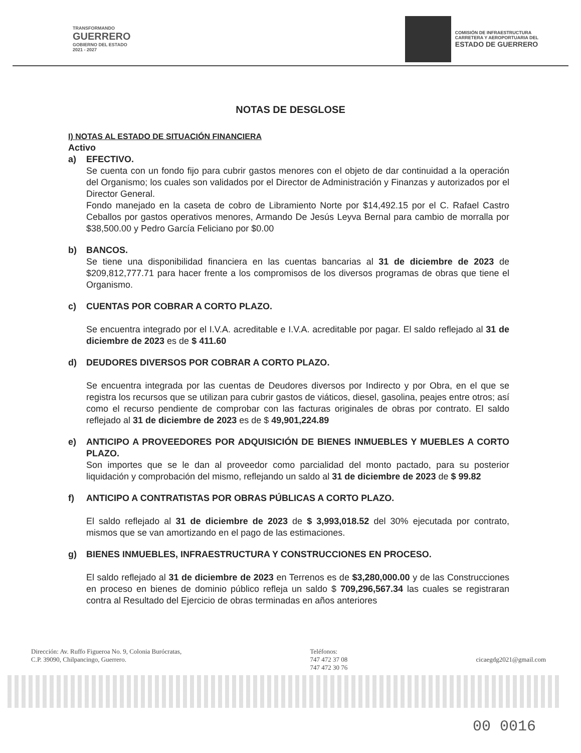TRANSFORMANDO
GUERRERO
GOBIERNO DEL ESTADO
2021 - 2027
COMISIÓN DE INFRAESTRUCTURA
CARRETERA Y AEROPORTUARIA DEL
ESTADO DE GUERRERO
NOTAS DE DESGLOSE
I) NOTAS AL ESTADO DE SITUACIÓN FINANCIERA
Activo
a) EFECTIVO.
Se cuenta con un fondo fijo para cubrir gastos menores con el objeto de dar continuidad a la operación del Organismo; los cuales son validados por el Director de Administración y Finanzas y autorizados por el Director General.
Fondo manejado en la caseta de cobro de Libramiento Norte por $14,492.15 por el C. Rafael Castro Ceballos por gastos operativos menores, Armando De Jesús Leyva Bernal para cambio de morralla por $38,500.00 y Pedro García Feliciano por $0.00
b) BANCOS.
Se tiene una disponibilidad financiera en las cuentas bancarias al 31 de diciembre de 2023 de $209,812,777.71 para hacer frente a los compromisos de los diversos programas de obras que tiene el Organismo.
c) CUENTAS POR COBRAR A CORTO PLAZO.
Se encuentra integrado por el I.V.A. acreditable e I.V.A. acreditable por pagar. El saldo reflejado al 31 de diciembre de 2023 es de $ 411.60
d) DEUDORES DIVERSOS POR COBRAR A CORTO PLAZO.
Se encuentra integrada por las cuentas de Deudores diversos por Indirecto y por Obra, en el que se registra los recursos que se utilizan para cubrir gastos de viáticos, diesel, gasolina, peajes entre otros; así como el recurso pendiente de comprobar con las facturas originales de obras por contrato. El saldo reflejado al 31 de diciembre de 2023 es de $ 49,901,224.89
e) ANTICIPO A PROVEEDORES POR ADQUISICIÓN DE BIENES INMUEBLES Y MUEBLES A CORTO PLAZO.
Son importes que se le dan al proveedor como parcialidad del monto pactado, para su posterior liquidación y comprobación del mismo, reflejando un saldo al 31 de diciembre de 2023 de $ 99.82
f) ANTICIPO A CONTRATISTAS POR OBRAS PÚBLICAS A CORTO PLAZO.
El saldo reflejado al 31 de diciembre de 2023 de $ 3,993,018.52 del 30% ejecutada por contrato, mismos que se van amortizando en el pago de las estimaciones.
g) BIENES INMUEBLES, INFRAESTRUCTURA Y CONSTRUCCIONES EN PROCESO.
El saldo reflejado al 31 de diciembre de 2023 en Terrenos es de $3,280,000.00 y de las Construcciones en proceso en bienes de dominio público refleja un saldo $ 709,296,567.34 las cuales se registraran contra al Resultado del Ejercicio de obras terminadas en años anteriores
Dirección: Av. Ruffo Figueroa No. 9, Colonia Burócratas,
C.P. 39090, Chilpancingo, Guerrero.
Teléfonos:
747 472 37 08
747 472 30 76
cicaegdg2021@gmail.com
00 0016